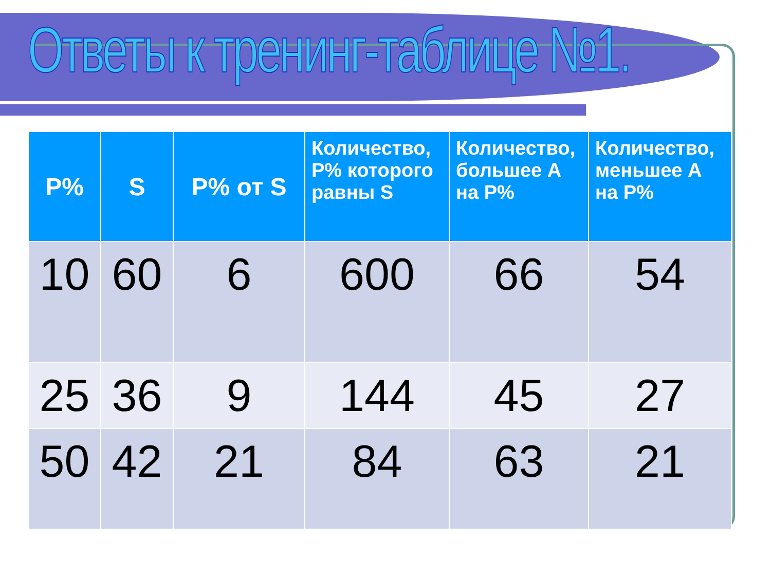Ответы к тренинг-таблице №1.
| P% | S | P% от S | Количество, Р% которого равны S | Количество, большее А на Р% | Количество, меньшее А на Р% |
| --- | --- | --- | --- | --- | --- |
| 10 | 60 | 6 | 600 | 66 | 54 |
| 25 | 36 | 9 | 144 | 45 | 27 |
| 50 | 42 | 21 | 84 | 63 | 21 |